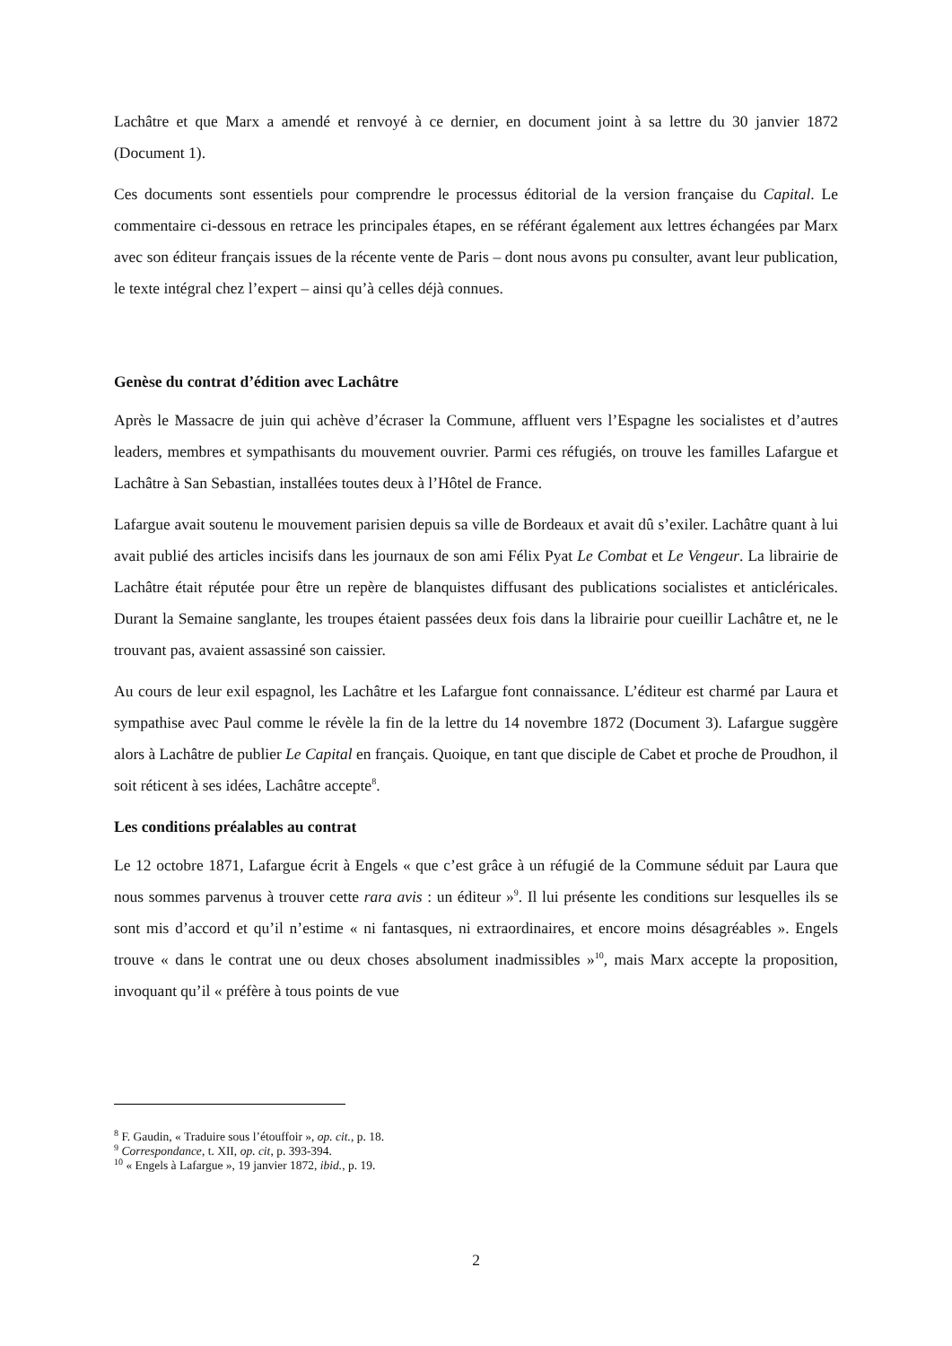Lachâtre et que Marx a amendé et renvoyé à ce dernier, en document joint à sa lettre du 30 janvier 1872 (Document 1).
Ces documents sont essentiels pour comprendre le processus éditorial de la version française du Capital. Le commentaire ci-dessous en retrace les principales étapes, en se référant également aux lettres échangées par Marx avec son éditeur français issues de la récente vente de Paris – dont nous avons pu consulter, avant leur publication, le texte intégral chez l’expert – ainsi qu’à celles déjà connues.
Genèse du contrat d’édition avec Lachâtre
Après le Massacre de juin qui achève d’écraser la Commune, affluent vers l’Espagne les socialistes et d’autres leaders, membres et sympathisants du mouvement ouvrier. Parmi ces réfugiés, on trouve les familles Lafargue et Lachâtre à San Sebastian, installées toutes deux à l’Hôtel de France.
Lafargue avait soutenu le mouvement parisien depuis sa ville de Bordeaux et avait dû s’exiler. Lachâtre quant à lui avait publié des articles incisifs dans les journaux de son ami Félix Pyat Le Combat et Le Vengeur. La librairie de Lachâtre était réputée pour être un repère de blanquistes diffusant des publications socialistes et anticléricales. Durant la Semaine sanglante, les troupes étaient passées deux fois dans la librairie pour cueillir Lachâtre et, ne le trouvant pas, avaient assassiné son caissier.
Au cours de leur exil espagnol, les Lachâtre et les Lafargue font connaissance. L’éditeur est charmé par Laura et sympathise avec Paul comme le révèle la fin de la lettre du 14 novembre 1872 (Document 3). Lafargue suggère alors à Lachâtre de publier Le Capital en français. Quoique, en tant que disciple de Cabet et proche de Proudhon, il soit réticent à ses idées, Lachâtre accepte<sup>8</sup>.
Les conditions préalables au contrat
Le 12 octobre 1871, Lafargue écrit à Engels « que c’est grâce à un réfugié de la Commune séduit par Laura que nous sommes parvenus à trouver cette rara avis : un éditeur »<sup>9</sup>. Il lui présente les conditions sur lesquelles ils se sont mis d’accord et qu’il n’estime « ni fantasques, ni extraordinaires, et encore moins désagréables ». Engels trouve « dans le contrat une ou deux choses absolument inadmissibles »<sup>10</sup>, mais Marx accepte la proposition, invoquant qu’il « préfère à tous points de vue
<sup>8</sup> F. Gaudin, « Traduire sous l’étouffoir », op. cit., p. 18.
<sup>9</sup> Correspondance, t. XII, op. cit, p. 393-394.
<sup>10</sup> « Engels à Lafargue », 19 janvier 1872, ibid., p. 19.
2